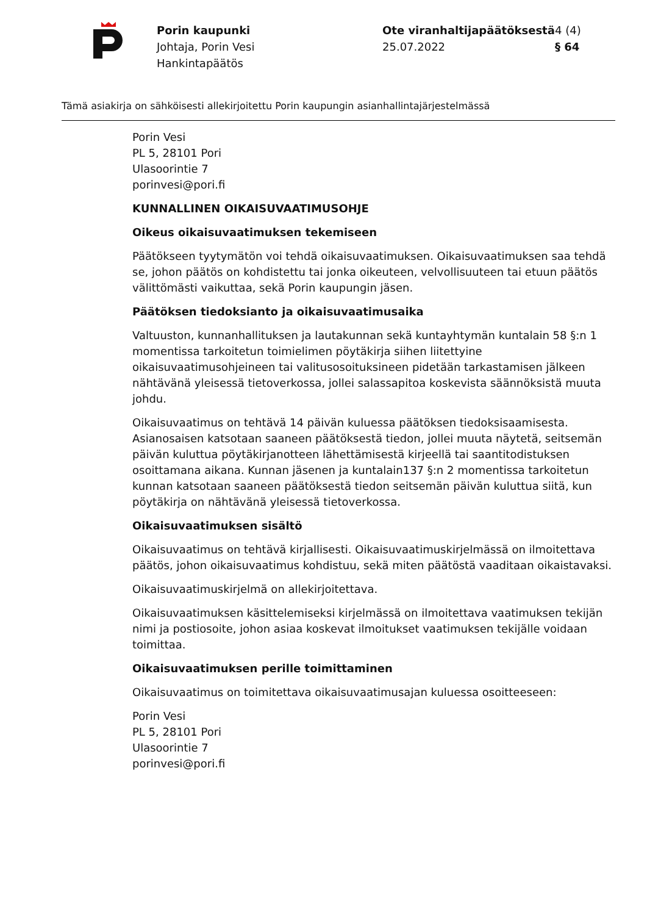Porin kaupunki
Johtaja, Porin Vesi
Hankintapäätös
Ote viranhaltijapäätöksestä
25.07.2022
4 (4)
§ 64
Tämä asiakirja on sähköisesti allekirjoitettu Porin kaupungin asianhallintajärjestelmässä
Porin Vesi
PL 5, 28101 Pori
Ulasoorintie 7
porinvesi@pori.fi
KUNNALLINEN OIKAISUVAATIMUSOHJE
Oikeus oikaisuvaatimuksen tekemiseen
Päätökseen tyytymätön voi tehdä oikaisuvaatimuksen. Oikaisuvaatimuksen saa tehdä se, johon päätös on kohdistettu tai jonka oikeuteen, velvollisuuteen tai etuun päätös välittömästi vaikuttaa, sekä Porin kaupungin jäsen.
Päätöksen tiedoksianto ja oikaisuvaatimusaika
Valtuuston, kunnanhallituksen ja lautakunnan sekä kuntayhtymän kuntalain 58 §:n 1 momentissa tarkoitetun toimielimen pöytäkirja siihen liitettyine oikaisuvaatimusohjeineen tai valitusosoituksineen pidetään tarkastamisen jälkeen nähtävänä yleisessä tietoverkossa, jollei salassapitoa koskevista säännöksistä muuta johdu.
Oikaisuvaatimus on tehtävä 14 päivän kuluessa päätöksen tiedoksisaamisesta. Asianosaisen katsotaan saaneen päätöksestä tiedon, jollei muuta näytetä, seitsemän päivän kuluttua pöytäkirjanotteen lähettämisestä kirjeellä tai saantitodistuksen osoittamana aikana. Kunnan jäsenen ja kuntalain137 §:n 2 momentissa tarkoitetun kunnan katsotaan saaneen päätöksestä tiedon seitsemän päivän kuluttua siitä, kun pöytäkirja on nähtävänä yleisessä tietoverkossa.
Oikaisuvaatimuksen sisältö
Oikaisuvaatimus on tehtävä kirjallisesti. Oikaisuvaatimuskirjelmässä on ilmoitettava päätös, johon oikaisuvaatimus kohdistuu, sekä miten päätöstä vaaditaan oikaistavaksi.
Oikaisuvaatimuskirjelmä on allekirjoitettava.
Oikaisuvaatimuksen käsittelemiseksi kirjelmässä on ilmoitettava vaatimuksen tekijän nimi ja postiosoite, johon asiaa koskevat ilmoitukset vaatimuksen tekijälle voidaan toimittaa.
Oikaisuvaatimuksen perille toimittaminen
Oikaisuvaatimus on toimitettava oikaisuvaatimusajan kuluessa osoitteeseen:
Porin Vesi
PL 5, 28101 Pori
Ulasoorintie 7
porinvesi@pori.fi